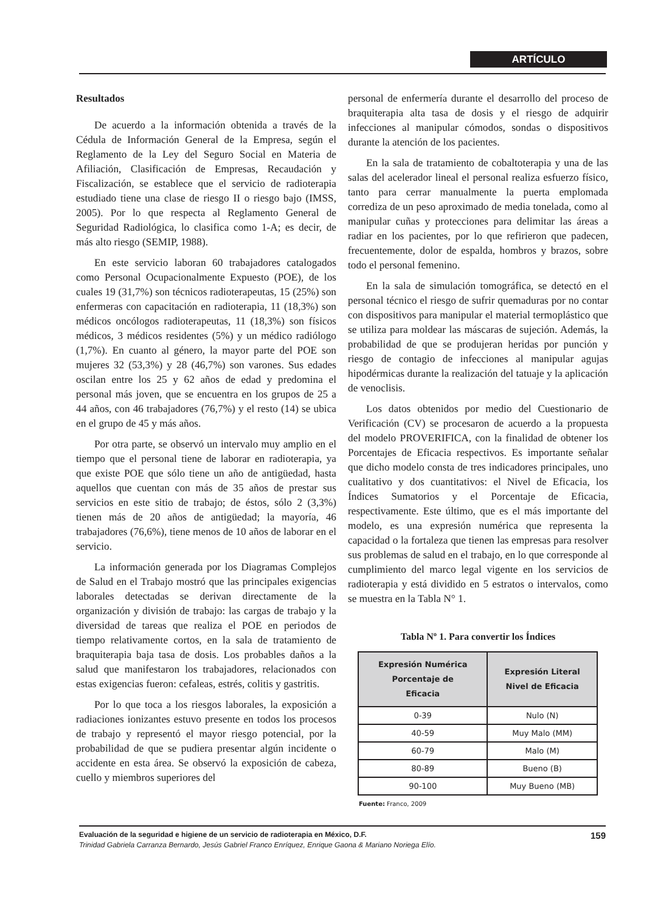ARTÍCULO
Resultados
De acuerdo a la información obtenida a través de la Cédula de Información General de la Empresa, según el Reglamento de la Ley del Seguro Social en Materia de Afiliación, Clasificación de Empresas, Recaudación y Fiscalización, se establece que el servicio de radioterapia estudiado tiene una clase de riesgo II o riesgo bajo (IMSS, 2005). Por lo que respecta al Reglamento General de Seguridad Radiológica, lo clasifica como 1-A; es decir, de más alto riesgo (SEMIP, 1988).
En este servicio laboran 60 trabajadores catalogados como Personal Ocupacionalmente Expuesto (POE), de los cuales 19 (31,7%) son técnicos radioterapeutas, 15 (25%) son enfermeras con capacitación en radioterapia, 11 (18,3%) son médicos oncólogos radioterapeutas, 11 (18,3%) son físicos médicos, 3 médicos residentes (5%) y un médico radiólogo (1,7%). En cuanto al género, la mayor parte del POE son mujeres 32 (53,3%) y 28 (46,7%) son varones. Sus edades oscilan entre los 25 y 62 años de edad y predomina el personal más joven, que se encuentra en los grupos de 25 a 44 años, con 46 trabajadores (76,7%) y el resto (14) se ubica en el grupo de 45 y más años.
Por otra parte, se observó un intervalo muy amplio en el tiempo que el personal tiene de laborar en radioterapia, ya que existe POE que sólo tiene un año de antigüedad, hasta aquellos que cuentan con más de 35 años de prestar sus servicios en este sitio de trabajo; de éstos, sólo 2 (3,3%) tienen más de 20 años de antigüedad; la mayoría, 46 trabajadores (76,6%), tiene menos de 10 años de laborar en el servicio.
La información generada por los Diagramas Complejos de Salud en el Trabajo mostró que las principales exigencias laborales detectadas se derivan directamente de la organización y división de trabajo: las cargas de trabajo y la diversidad de tareas que realiza el POE en periodos de tiempo relativamente cortos, en la sala de tratamiento de braquiterapia baja tasa de dosis. Los probables daños a la salud que manifestaron los trabajadores, relacionados con estas exigencias fueron: cefaleas, estrés, colitis y gastritis.
Por lo que toca a los riesgos laborales, la exposición a radiaciones ionizantes estuvo presente en todos los procesos de trabajo y representó el mayor riesgo potencial, por la probabilidad de que se pudiera presentar algún incidente o accidente en esta área. Se observó la exposición de cabeza, cuello y miembros superiores del
personal de enfermería durante el desarrollo del proceso de braquiterapia alta tasa de dosis y el riesgo de adquirir infecciones al manipular cómodos, sondas o dispositivos durante la atención de los pacientes.
En la sala de tratamiento de cobaltoterapia y una de las salas del acelerador lineal el personal realiza esfuerzo físico, tanto para cerrar manualmente la puerta emplomada corrediza de un peso aproximado de media tonelada, como al manipular cuñas y protecciones para delimitar las áreas a radiar en los pacientes, por lo que refirieron que padecen, frecuentemente, dolor de espalda, hombros y brazos, sobre todo el personal femenino.
En la sala de simulación tomográfica, se detectó en el personal técnico el riesgo de sufrir quemaduras por no contar con dispositivos para manipular el material termoplástico que se utiliza para moldear las máscaras de sujeción. Además, la probabilidad de que se produjeran heridas por punción y riesgo de contagio de infecciones al manipular agujas hipodérmicas durante la realización del tatuaje y la aplicación de venoclisis.
Los datos obtenidos por medio del Cuestionario de Verificación (CV) se procesaron de acuerdo a la propuesta del modelo PROVERIFICA, con la finalidad de obtener los Porcentajes de Eficacia respectivos. Es importante señalar que dicho modelo consta de tres indicadores principales, uno cualitativo y dos cuantitativos: el Nivel de Eficacia, los Índices Sumatorios y el Porcentaje de Eficacia, respectivamente. Este último, que es el más importante del modelo, es una expresión numérica que representa la capacidad o la fortaleza que tienen las empresas para resolver sus problemas de salud en el trabajo, en lo que corresponde al cumplimiento del marco legal vigente en los servicios de radioterapia y está dividido en 5 estratos o intervalos, como se muestra en la Tabla N° 1.
Tabla Nº 1. Para convertir los Índices
| Expresión Numérica Porcentaje de Eficacia | Expresión Literal Nivel de Eficacia |
| --- | --- |
| 0-39 | Nulo (N) |
| 40-59 | Muy Malo (MM) |
| 60-79 | Malo (M) |
| 80-89 | Bueno (B) |
| 90-100 | Muy Bueno (MB) |
Fuente: Franco, 2009
Evaluación de la seguridad e higiene de un servicio de radioterapia en México, D.F. 159
Trinidad Gabriela Carranza Bernardo, Jesús Gabriel Franco Enríquez, Enrique Gaona & Mariano Noriega Elío.